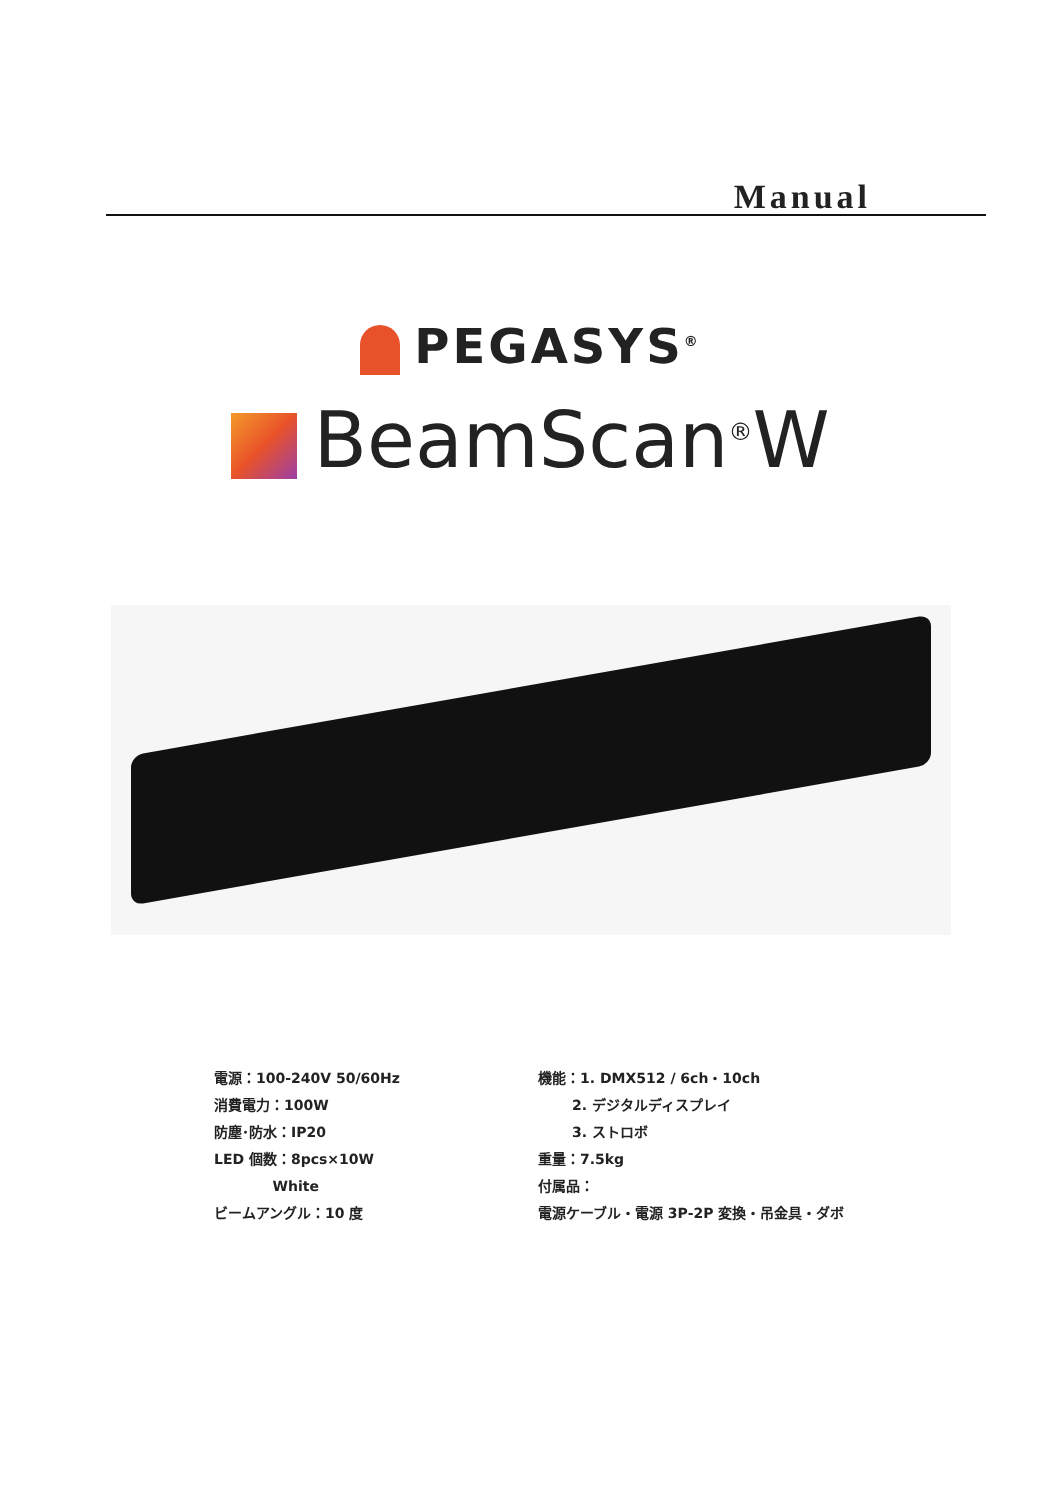Manual
PEGASYS<sup>®</sup>
BeamScan<sup>®</sup>W
電源：100-240V 50/60Hz
消費電力：100W
防塵･防水：IP20
LED 個数：8pcs×10W
White
ビームアングル：10 度
機能：1. DMX512 / 6ch・10ch
2. デジタルディスプレイ
3. ストロボ
重量：7.5kg
付属品：
電源ケーブル・電源 3P-2P 変換・吊金具・ダボ